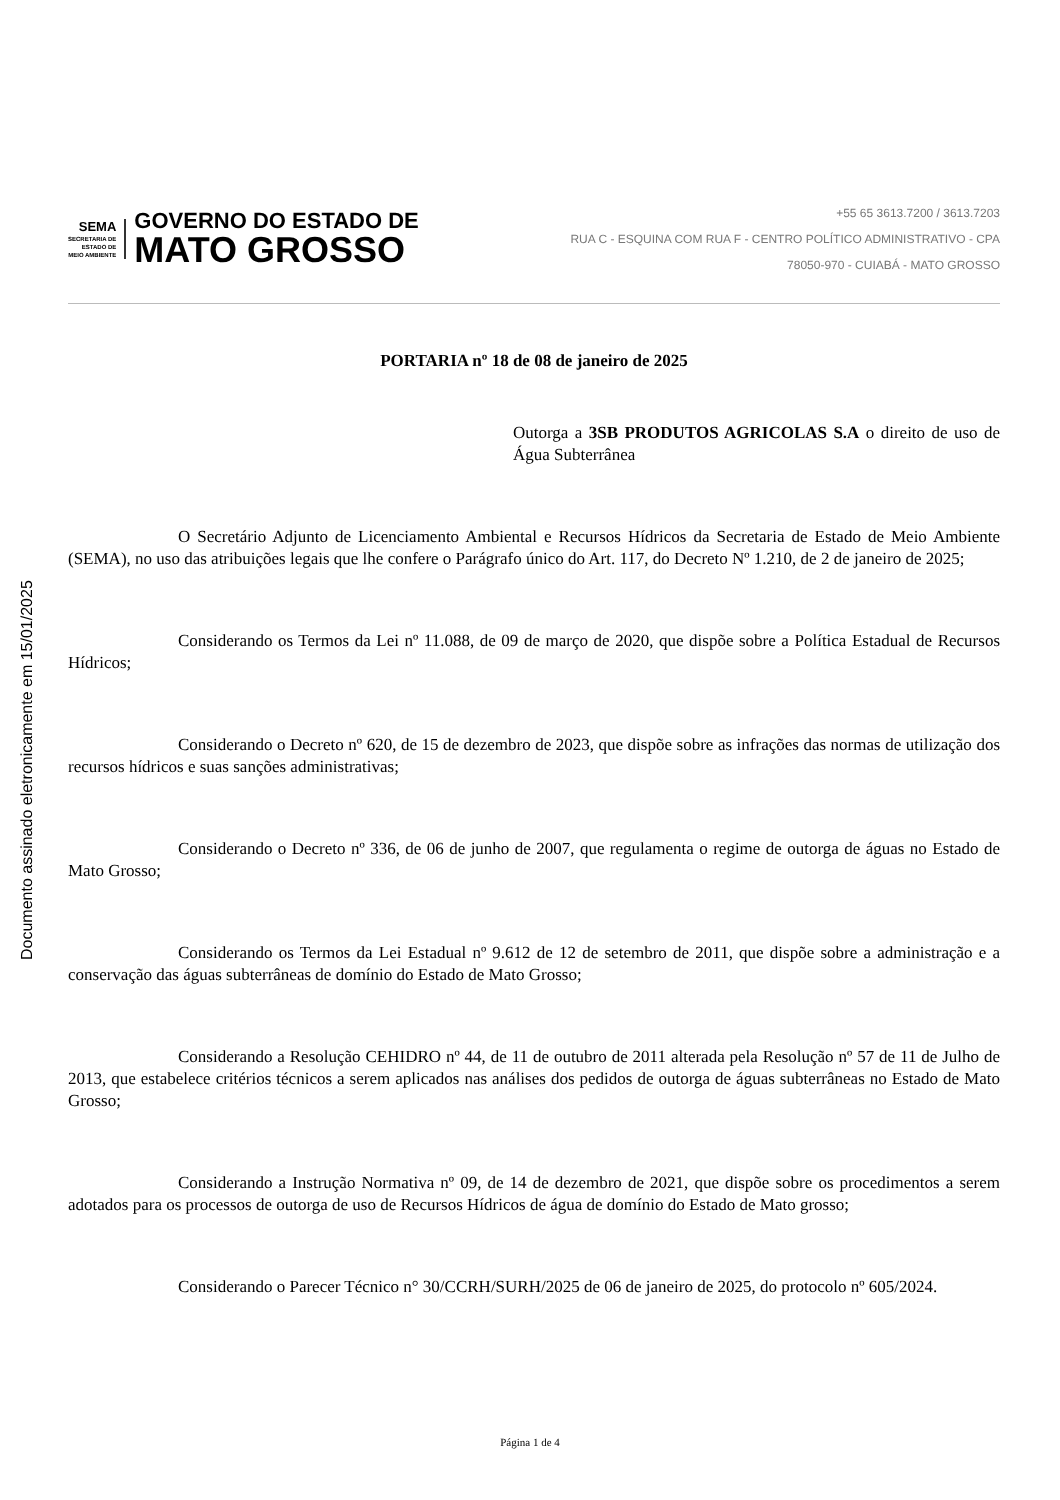Documento assinado eletronicamente em 15/01/2025
SEMA
SECRETARIA DE
ESTADO DE
MEIO AMBIENTE
GOVERNO DO ESTADO DE
MATO GROSSO
+55 65 3613.7200 / 3613.7203
RUA C - ESQUINA COM RUA F - CENTRO POLÍTICO ADMINISTRATIVO - CPA
78050-970 - CUIABÁ - MATO GROSSO
PORTARIA nº 18 de 08 de janeiro de 2025
Outorga a 3SB PRODUTOS AGRICOLAS S.A o direito de uso de Água Subterrânea
O Secretário Adjunto de Licenciamento Ambiental e Recursos Hídricos da Secretaria de Estado de Meio Ambiente (SEMA), no uso das atribuições legais que lhe confere o Parágrafo único do Art. 117, do Decreto Nº 1.210, de 2 de janeiro de 2025;
Considerando os Termos da Lei nº 11.088, de 09 de março de 2020, que dispõe sobre a Política Estadual de Recursos Hídricos;
Considerando o Decreto nº 620, de 15 de dezembro de 2023, que dispõe sobre as infrações das normas de utilização dos recursos hídricos e suas sanções administrativas;
Considerando o Decreto nº 336, de 06 de junho de 2007, que regulamenta o regime de outorga de águas no Estado de Mato Grosso;
Considerando os Termos da Lei Estadual nº 9.612 de 12 de setembro de 2011, que dispõe sobre a administração e a conservação das águas subterrâneas de domínio do Estado de Mato Grosso;
Considerando a Resolução CEHIDRO nº 44, de 11 de outubro de 2011 alterada pela Resolução nº 57 de 11 de Julho de 2013, que estabelece critérios técnicos a serem aplicados nas análises dos pedidos de outorga de águas subterrâneas no Estado de Mato Grosso;
Considerando a Instrução Normativa nº 09, de 14 de dezembro de 2021, que dispõe sobre os procedimentos a serem adotados para os processos de outorga de uso de Recursos Hídricos de água de domínio do Estado de Mato grosso;
Considerando o Parecer Técnico n° 30/CCRH/SURH/2025 de 06 de janeiro de 2025, do protocolo nº 605/2024.
Página 1 de 4